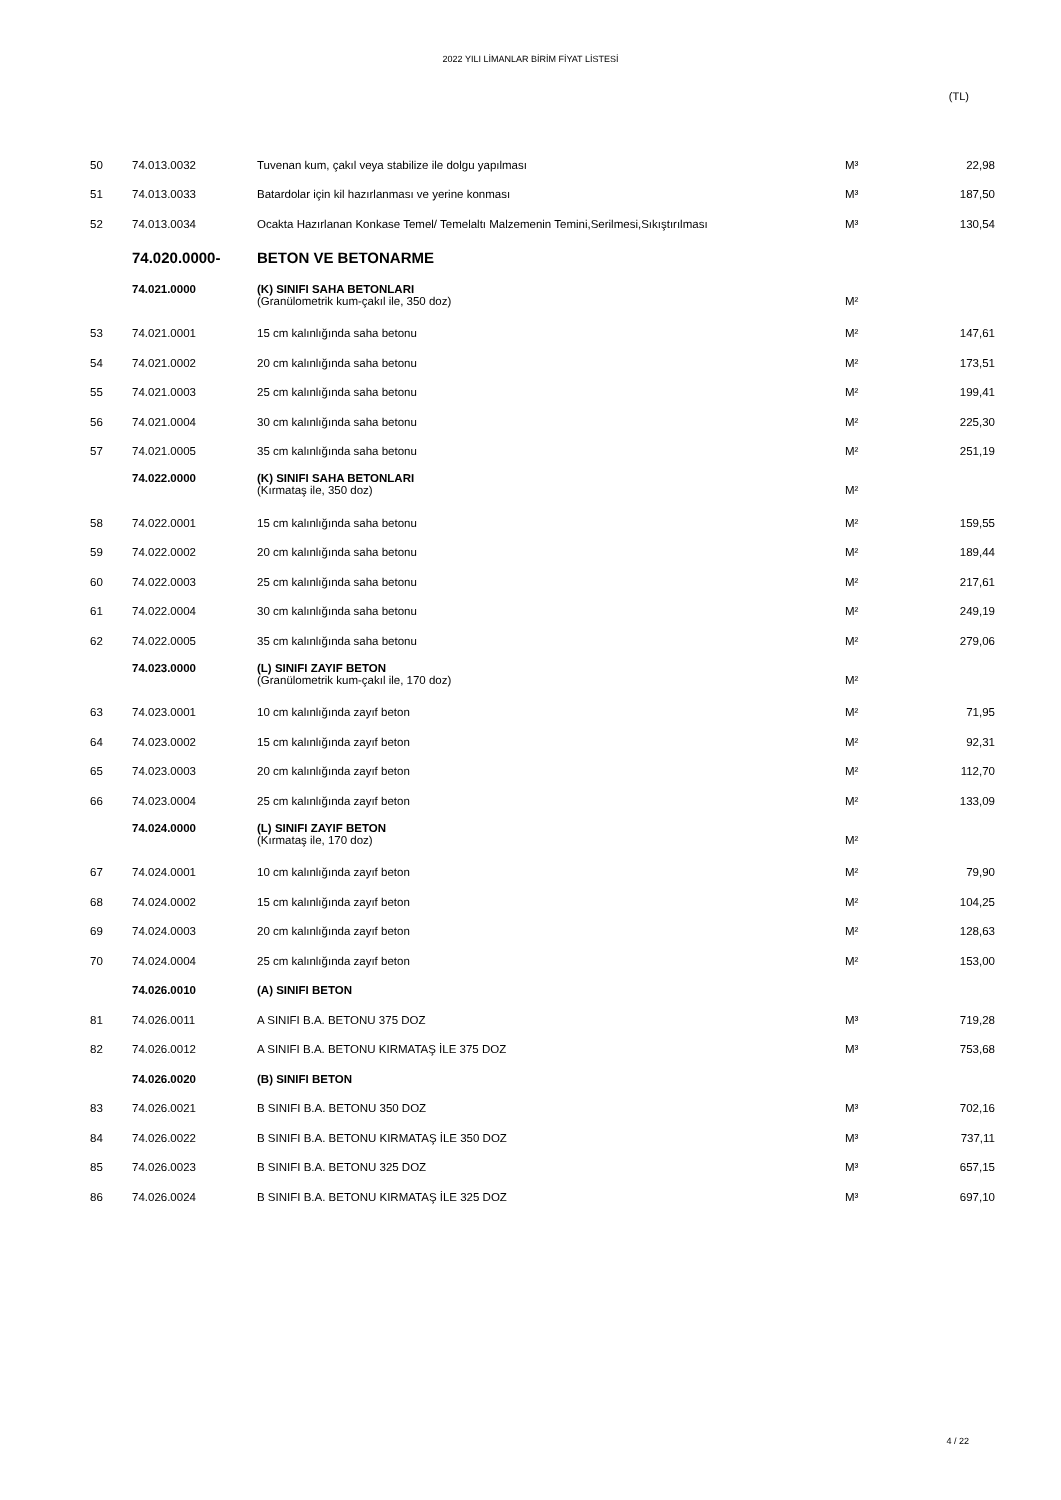2022 YILI LİMANLAR BİRİM FİYAT LİSTESİ
(TL)
| 50 | 74.013.0032 | Tuvenan kum, çakıl veya stabilize ile dolgu yapılması | M³ | 22,98 |
| 51 | 74.013.0033 | Batardolar için kil hazırlanması ve yerine konması | M³ | 187,50 |
| 52 | 74.013.0034 | Ocakta Hazırlanan Konkase Temel/ Temelaltı Malzemenin Temini,Serilmesi,Sıkıştırılması | M³ | 130,54 |
| | 74.020.0000- | BETON VE BETONARME | | |
| | 74.021.0000 | (K) SINIFI SAHA BETONLARI (Granülometrik kum-çakıl ile, 350 doz) | M² | |
| 53 | 74.021.0001 | 15 cm kalınlığında saha betonu | M² | 147,61 |
| 54 | 74.021.0002 | 20 cm kalınlığında saha betonu | M² | 173,51 |
| 55 | 74.021.0003 | 25 cm kalınlığında saha betonu | M² | 199,41 |
| 56 | 74.021.0004 | 30 cm kalınlığında saha betonu | M² | 225,30 |
| 57 | 74.021.0005 | 35 cm kalınlığında saha betonu | M² | 251,19 |
| | 74.022.0000 | (K) SINIFI SAHA BETONLARI (Kırmataş ile, 350 doz) | M² | |
| 58 | 74.022.0001 | 15 cm kalınlığında saha betonu | M² | 159,55 |
| 59 | 74.022.0002 | 20 cm kalınlığında saha betonu | M² | 189,44 |
| 60 | 74.022.0003 | 25 cm kalınlığında saha betonu | M² | 217,61 |
| 61 | 74.022.0004 | 30 cm kalınlığında saha betonu | M² | 249,19 |
| 62 | 74.022.0005 | 35 cm kalınlığında saha betonu | M² | 279,06 |
| | 74.023.0000 | (L) SINIFI ZAYIF BETON (Granülometrik kum-çakıl ile, 170 doz) | M² | |
| 63 | 74.023.0001 | 10 cm kalınlığında zayıf beton | M² | 71,95 |
| 64 | 74.023.0002 | 15 cm kalınlığında zayıf beton | M² | 92,31 |
| 65 | 74.023.0003 | 20 cm kalınlığında zayıf beton | M² | 112,70 |
| 66 | 74.023.0004 | 25 cm kalınlığında zayıf beton | M² | 133,09 |
| | 74.024.0000 | (L) SINIFI ZAYIF BETON (Kırmataş ile, 170 doz) | M² | |
| 67 | 74.024.0001 | 10 cm kalınlığında zayıf beton | M² | 79,90 |
| 68 | 74.024.0002 | 15 cm kalınlığında zayıf beton | M² | 104,25 |
| 69 | 74.024.0003 | 20 cm kalınlığında zayıf beton | M² | 128,63 |
| 70 | 74.024.0004 | 25 cm kalınlığında zayıf beton | M² | 153,00 |
| | 74.026.0010 | (A) SINIFI BETON | | |
| 81 | 74.026.0011 | A SINIFI B.A. BETONU 375 DOZ | M³ | 719,28 |
| 82 | 74.026.0012 | A SINIFI B.A. BETONU KIRMATAŞ İLE 375 DOZ | M³ | 753,68 |
| | 74.026.0020 | (B) SINIFI BETON | | |
| 83 | 74.026.0021 | B SINIFI B.A. BETONU 350 DOZ | M³ | 702,16 |
| 84 | 74.026.0022 | B SINIFI B.A. BETONU KIRMATAŞ İLE 350 DOZ | M³ | 737,11 |
| 85 | 74.026.0023 | B SINIFI B.A. BETONU 325 DOZ | M³ | 657,15 |
| 86 | 74.026.0024 | B SINIFI B.A. BETONU KIRMATAŞ İLE 325 DOZ | M³ | 697,10 |
4 / 22